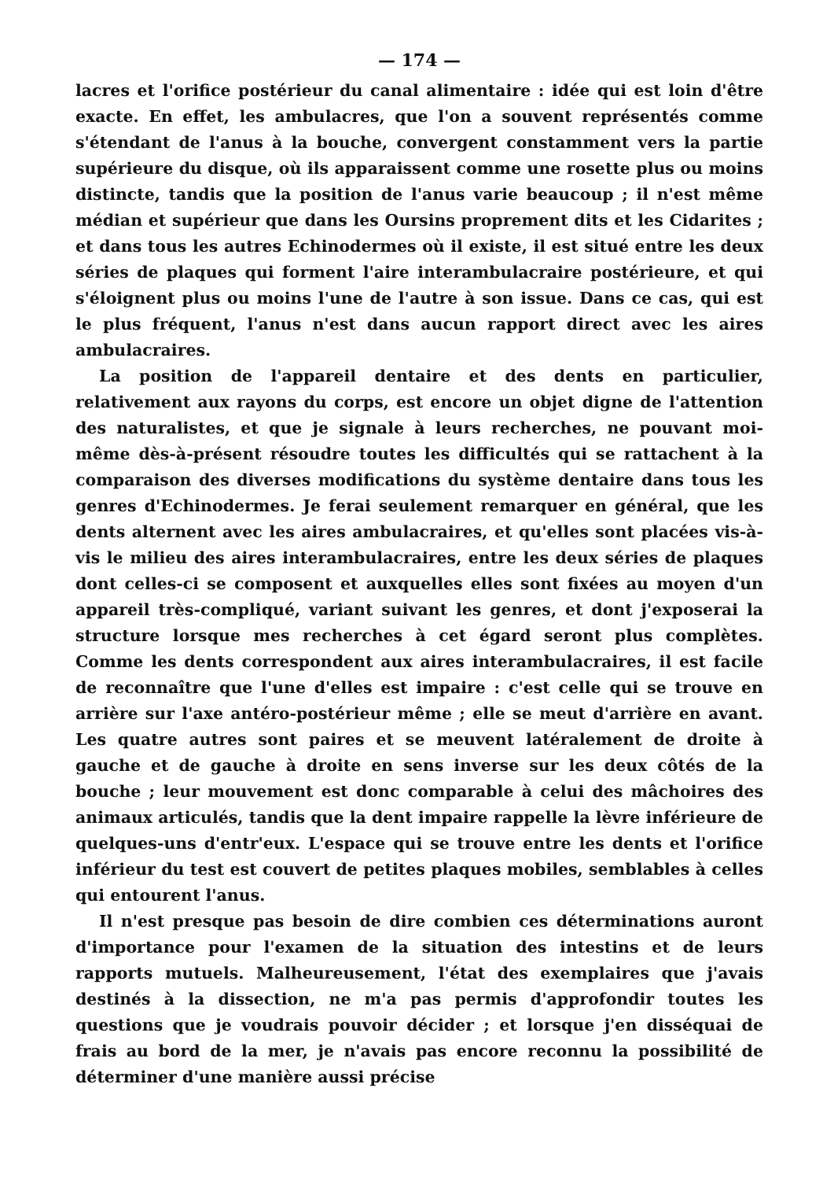— 174 —
lacres et l'orifice postérieur du canal alimentaire : idée qui est loin d'être exacte. En effet, les ambulacres, que l'on a souvent représentés comme s'étendant de l'anus à la bouche, convergent constamment vers la partie supérieure du disque, où ils apparaissent comme une rosette plus ou moins distincte, tandis que la position de l'anus varie beaucoup ; il n'est même médian et supérieur que dans les Oursins proprement dits et les Cidarites ; et dans tous les autres Echinodermes où il existe, il est situé entre les deux séries de plaques qui forment l'aire interambulacraire postérieure, et qui s'éloignent plus ou moins l'une de l'autre à son issue. Dans ce cas, qui est le plus fréquent, l'anus n'est dans aucun rapport direct avec les aires ambulacraires.
La position de l'appareil dentaire et des dents en particulier, relativement aux rayons du corps, est encore un objet digne de l'attention des naturalistes, et que je signale à leurs recherches, ne pouvant moi-même dès-à-présent résoudre toutes les difficultés qui se rattachent à la comparaison des diverses modifications du système dentaire dans tous les genres d'Echinodermes. Je ferai seulement remarquer en général, que les dents alternent avec les aires ambulacraires, et qu'elles sont placées vis-à-vis le milieu des aires interambulacraires, entre les deux séries de plaques dont celles-ci se composent et auxquelles elles sont fixées au moyen d'un appareil très-compliqué, variant suivant les genres, et dont j'exposerai la structure lorsque mes recherches à cet égard seront plus complètes. Comme les dents correspondent aux aires interambulacraires, il est facile de reconnaître que l'une d'elles est impaire : c'est celle qui se trouve en arrière sur l'axe antéro-postérieur même ; elle se meut d'arrière en avant. Les quatre autres sont paires et se meuvent latéralement de droite à gauche et de gauche à droite en sens inverse sur les deux côtés de la bouche ; leur mouvement est donc comparable à celui des mâchoires des animaux articulés, tandis que la dent impaire rappelle la lèvre inférieure de quelques-uns d'entr'eux. L'espace qui se trouve entre les dents et l'orifice inférieur du test est couvert de petites plaques mobiles, semblables à celles qui entourent l'anus.
Il n'est presque pas besoin de dire combien ces déterminations auront d'importance pour l'examen de la situation des intestins et de leurs rapports mutuels. Malheureusement, l'état des exemplaires que j'avais destinés à la dissection, ne m'a pas permis d'approfondir toutes les questions que je voudrais pouvoir décider ; et lorsque j'en disséquai de frais au bord de la mer, je n'avais pas encore reconnu la possibilité de déterminer d'une manière aussi précise